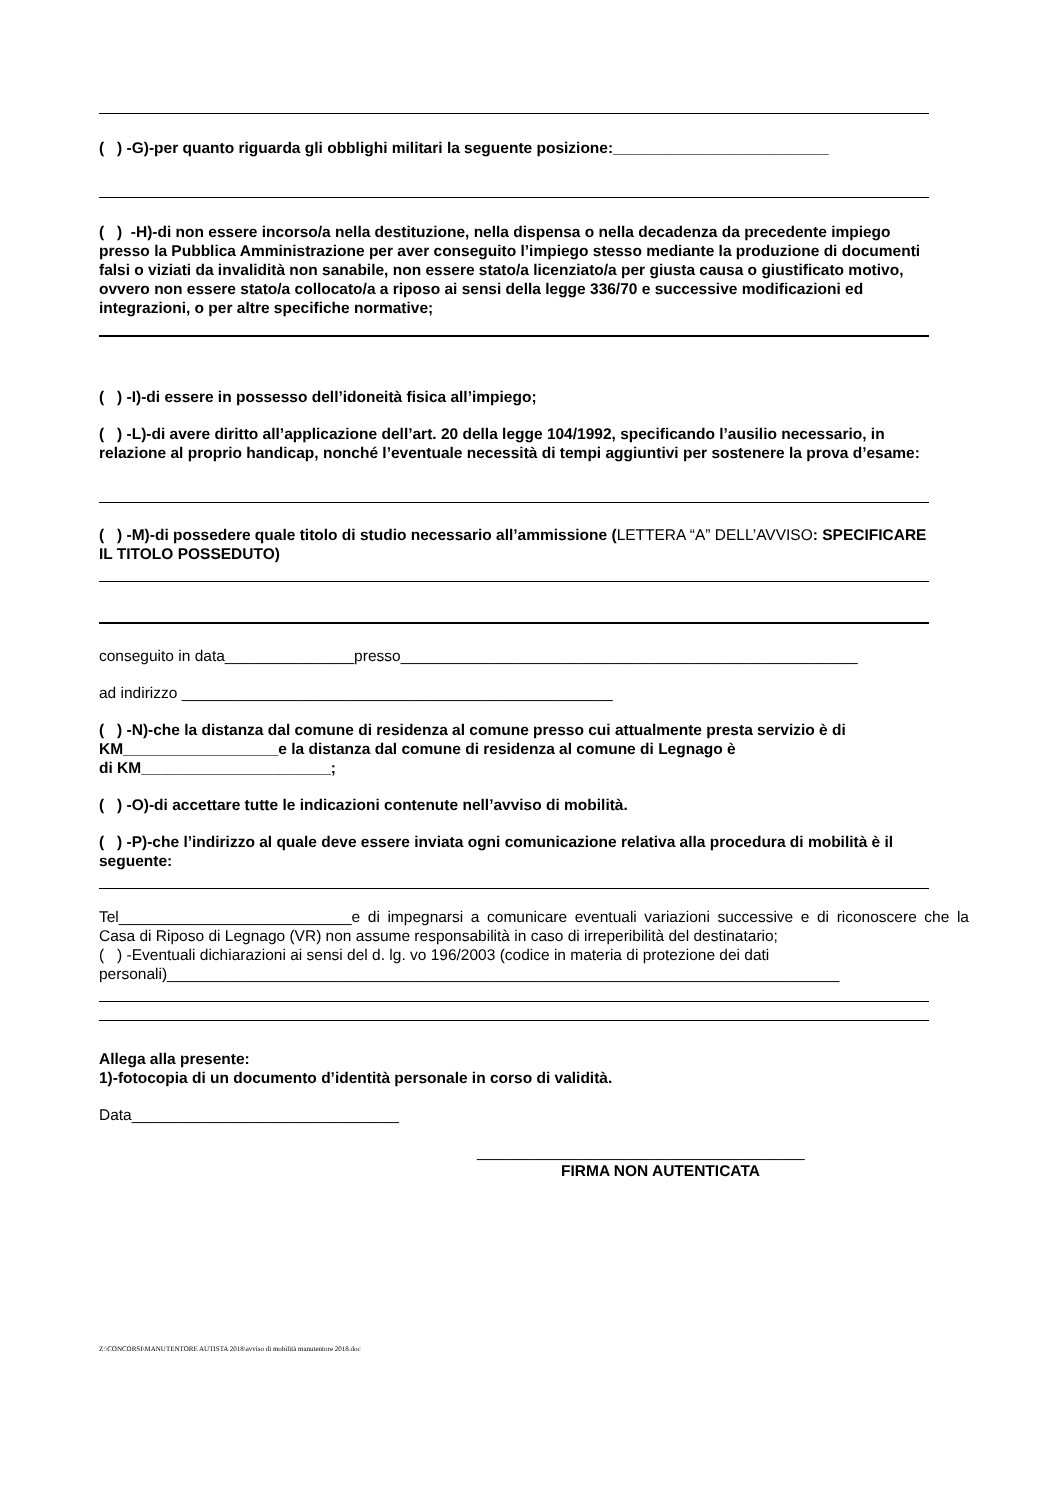( ) -G)-per quanto riguarda gli obblighi militari la seguente posizione:_________________________
( ) -H)-di non essere incorso/a nella destituzione, nella dispensa o nella decadenza da precedente impiego presso la Pubblica Amministrazione per aver conseguito l’impiego stesso mediante la produzione di documenti falsi o viziati da invalidità non sanabile, non essere stato/a licenziato/a per giusta causa o giustificato motivo, ovvero non essere stato/a collocato/a a riposo ai sensi della legge 336/70 e successive modificazioni ed integrazioni, o per altre specifiche normative;
( ) -I)-di essere in possesso dell’idoneità fisica all’impiego;
( ) -L)-di avere diritto all’applicazione dell’art. 20 della legge 104/1992, specificando l’ausilio necessario, in relazione al proprio handicap, nonché l’eventuale necessità di tempi aggiuntivi per sostenere la prova d’esame:
( ) -M)-di possedere quale titolo di studio necessario all’ammissione (LETTERA “A” DELL’AVVISO: SPECIFICARE IL TITOLO POSSEDUTO)
conseguito in data_______________presso_____________________________________________________
ad indirizzo __________________________________________________
( ) -N)-che la distanza dal comune di residenza al comune presso cui attualmente presta servizio è di KM__________________e la distanza dal comune di residenza al comune di Legnago è
di KM______________________;
( ) -O)-di accettare tutte le indicazioni contenute nell’avviso di mobilità.
( ) -P)-che l’indirizzo al quale deve essere inviata ogni comunicazione relativa alla procedura di mobilità è il seguente:
Tel___________________________e di impegnarsi a comunicare eventuali variazioni successive e di riconoscere che la Casa di Riposo di Legnago (VR) non assume responsabilità in caso di irreperibilità del destinatario;
( ) -Eventuali dichiarazioni ai sensi del d. lg. vo 196/2003 (codice in materia di protezione dei dati personali)______________________________________________________________________________
Allega alla presente:
1)-fotocopia di un documento d’identità personale in corso di validità.
Data_______________________________
______________________________________
FIRMA NON AUTENTICATA
Z:\CONCORSI\MANUTENTORE AUTISTA 2018\avviso di mobilità manutentore 2018.doc